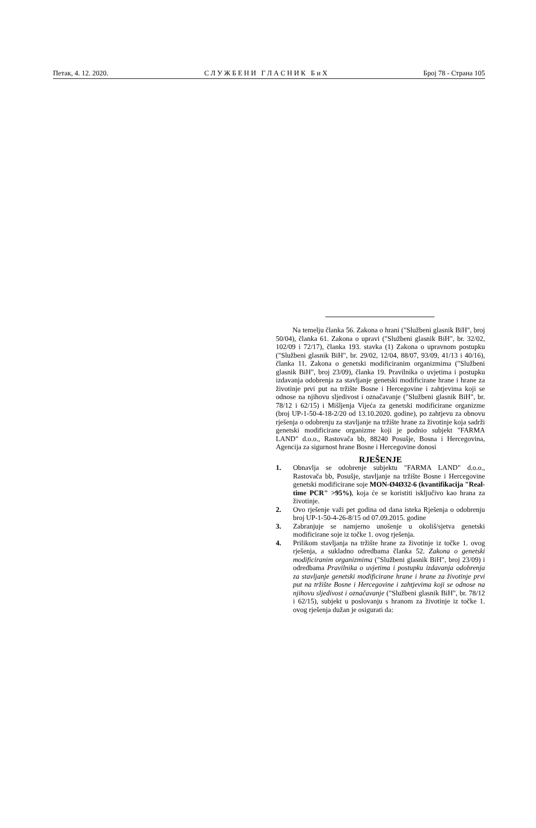Петак, 4. 12. 2020. С Л У Ж Б Е Н И Г Л А С Н И К Б и Х Број 78 - Страна 105
Na temelju članka 56. Zakona o hrani ("Službeni glasnik BiH", broj 50/04), članka 61. Zakona o upravi ("Službeni glasnik BiH", br. 32/02, 102/09 i 72/17), članka 193. stavka (1) Zakona o upravnom postupku ("Službeni glasnik BiH", br. 29/02, 12/04, 88/07, 93/09, 41/13 i 40/16), članka 11. Zakona o genetski modificiranim organizmima ("Službeni glasnik BiH", broj 23/09), članka 19. Pravilnika o uvjetima i postupku izdavanja odobrenja za stavljanje genetski modificirane hrane i hrane za životinje prvi put na tržište Bosne i Hercegovine i zahtjevima koji se odnose na njihovu sljedivost i označavanje ("Službeni glasnik BiH", br. 78/12 i 62/15) i Mišljenja Vijeća za genetski modificirane organizme (broj UP-1-50-4-18-2/20 od 13.10.2020. godine), po zahtjevu za obnovu rješenja o odobrenju za stavljanje na tržište hrane za životinje koja sadrži genetski modificirane organizme koji je podnio subjekt "FARMA LAND" d.o.o., Rastovača bb, 88240 Posušje, Bosna i Hercegovina, Agencija za sigurnost hrane Bosne i Hercegovine donosi
RJEŠENJE
1. Obnavlja se odobrenje subjektu "FARMA LAND" d.o.o., Rastovača bb, Posušje, stavljanje na tržište Bosne i Hercegovine genetski modificirane soje MON-Ø4Ø32-6 (kvantifikacija "Real-time PCR" >95%), koja će se koristiti isključivo kao hrana za životinje.
2. Ovo rješenje važi pet godina od dana isteka Rješenja o odobrenju broj UP-1-50-4-26-8/15 od 07.09.2015. godine
3. Zabranjuje se namjerno unošenje u okoliš/sjetva genetski modificirane soje iz točke 1. ovog rješenja.
4. Prilikom stavljanja na tržište hrane za životinje iz točke 1. ovog rješenja, a sukladno odredbama članka 52. Zakona o genetski modificiranim organizmima ("Službeni glasnik BiH", broj 23/09) i odredbama Pravilnika o uvjetima i postupku izdavanja odobrenja za stavljanje genetski modificirane hrane i hrane za životinje prvi put na tržište Bosne i Hercegovine i zahtjevima koji se odnose na njihovu sljedivost i označavanje ("Službeni glasnik BiH", br. 78/12 i 62/15), subjekt u poslovanju s hranom za životinje iz točke 1. ovog rješenja dužan je osigurati da: